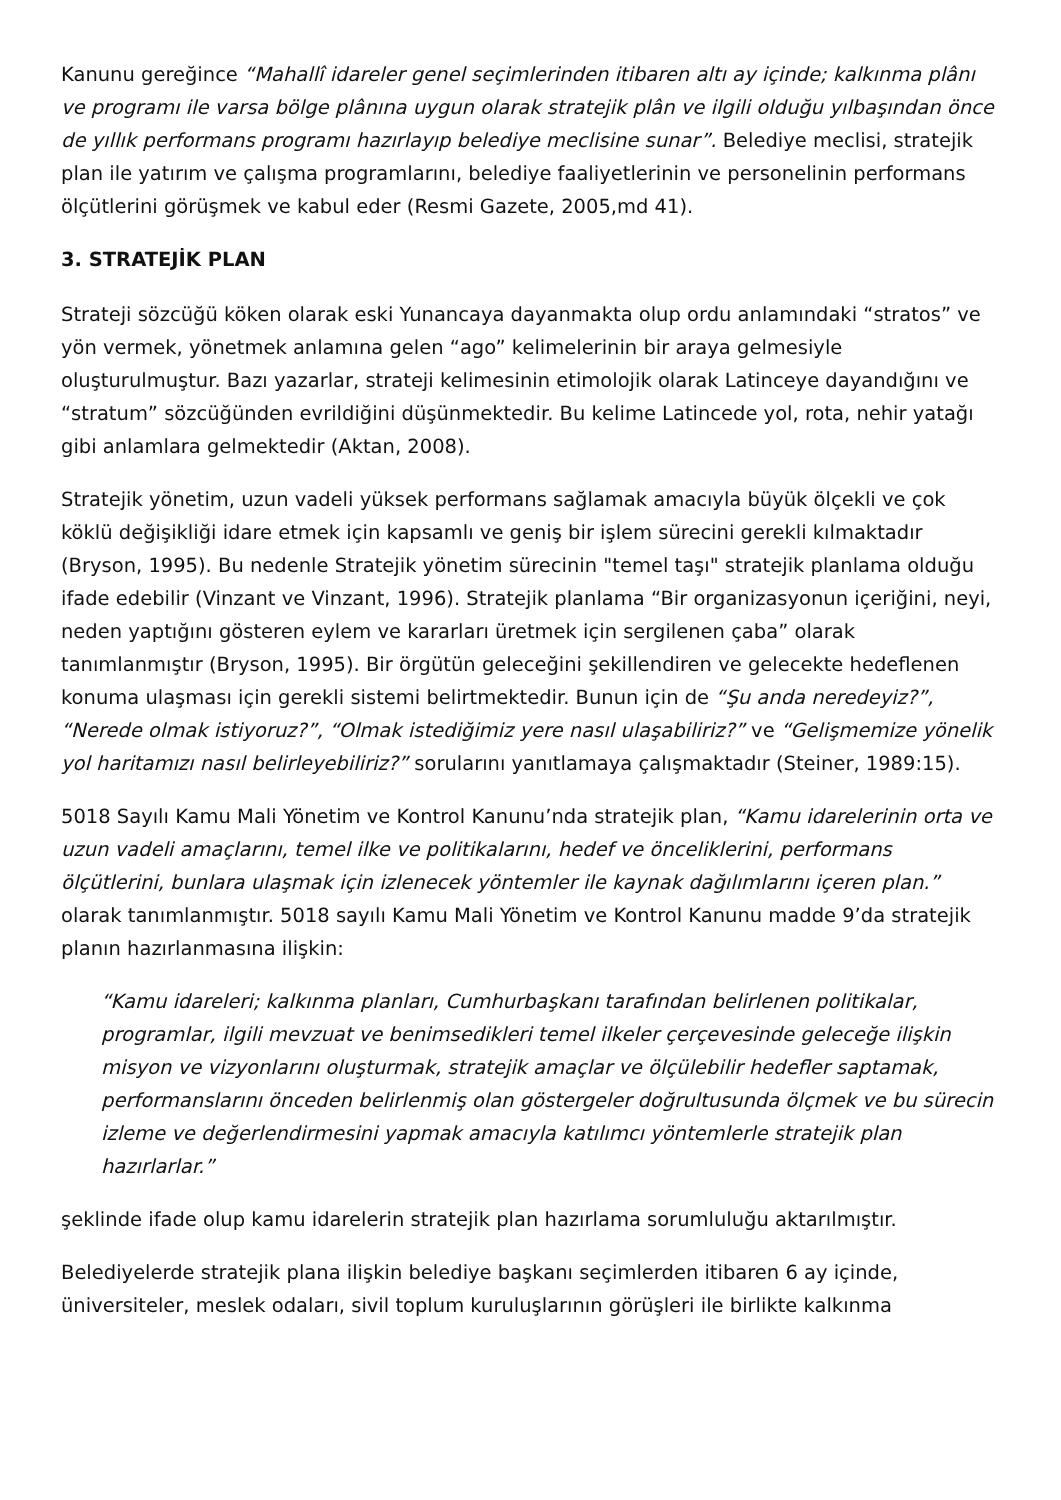Kanunu gereğince “Mahallî idareler genel seçimlerinden itibaren altı ay içinde; kalkınma plânı ve programı ile varsa bölge plânına uygun olarak stratejik plân ve ilgili olduğu yılbaşından önce de yıllık performans programı hazırlayıp belediye meclisine sunar”. Belediye meclisi, stratejik plan ile yatırım ve çalışma programlarını, belediye faaliyetlerinin ve personelinin performans ölçütlerini görüşmek ve kabul eder (Resmi Gazete, 2005,md 41).
3. STRATEJİK PLAN
Strateji sözcüğü köken olarak eski Yunancaya dayanmakta olup ordu anlamındaki “stratos” ve yön vermek, yönetmek anlamına gelen “ago” kelimelerinin bir araya gelmesiyle oluşturulmuştur. Bazı yazarlar, strateji kelimesinin etimolojik olarak Latinceye dayandığını ve “stratum” sözcüğünden evrildiğini düşünmektedir. Bu kelime Latincede yol, rota, nehir yatağı gibi anlamlara gelmektedir (Aktan, 2008).
Stratejik yönetim, uzun vadeli yüksek performans sağlamak amacıyla büyük ölçekli ve çok köklü değişikliği idare etmek için kapsamlı ve geniş bir işlem sürecini gerekli kılmaktadır (Bryson, 1995). Bu nedenle Stratejik yönetim sürecinin "temel taşı" stratejik planlama olduğu ifade edebilir (Vinzant ve Vinzant, 1996). Stratejik planlama “Bir organizasyonun içeriğini, neyi, neden yaptığını gösteren eylem ve kararları üretmek için sergilenen çaba” olarak tanımlanmıştır (Bryson, 1995). Bir örgütün geleceğini şekillendiren ve gelecekte hedeflenen konuma ulaşması için gerekli sistemi belirtmektedir. Bunun için de “Şu anda neredeyiz?”, “Nerede olmak istiyoruz?”, “Olmak istediğimiz yere nasıl ulaşabiliriz?” ve “Gelişmemize yönelik yol haritamızı nasıl belirleyebiliriz?” sorularını yanıtlamaya çalışmaktadır (Steiner, 1989:15).
5018 Sayılı Kamu Mali Yönetim ve Kontrol Kanunu’nda stratejik plan, “Kamu idarelerinin orta ve uzun vadeli amaçlarını, temel ilke ve politikalarını, hedef ve önceliklerini, performans ölçütlerini, bunlara ulaşmak için izlenecek yöntemler ile kaynak dağılımlarını içeren plan.” olarak tanımlanmıştır. 5018 sayılı Kamu Mali Yönetim ve Kontrol Kanunu madde 9’da stratejik planın hazırlanmasına ilişkin:
“Kamu idareleri; kalkınma planları, Cumhurbaşkanı tarafından belirlenen politikalar, programlar, ilgili mevzuat ve benimsedikleri temel ilkeler çerçevesinde geleceğe ilişkin misyon ve vizyonlarını oluşturmak, stratejik amaçlar ve ölçülebilir hedefler saptamak, performanslarını önceden belirlenmiş olan göstergeler doğrultusunda ölçmek ve bu sürecin izleme ve değerlendirmesini yapmak amacıyla katılımcı yöntemlerle stratejik plan hazırlarlar.”
şeklinde ifade olup kamu idarelerin stratejik plan hazırlama sorumluluğu aktarılmıştır.
Belediyelerde stratejik plana ilişkin belediye başkanı seçimlerden itibaren 6 ay içinde, üniversiteler, meslek odaları, sivil toplum kuruluşlarının görüşleri ile birlikte kalkınma